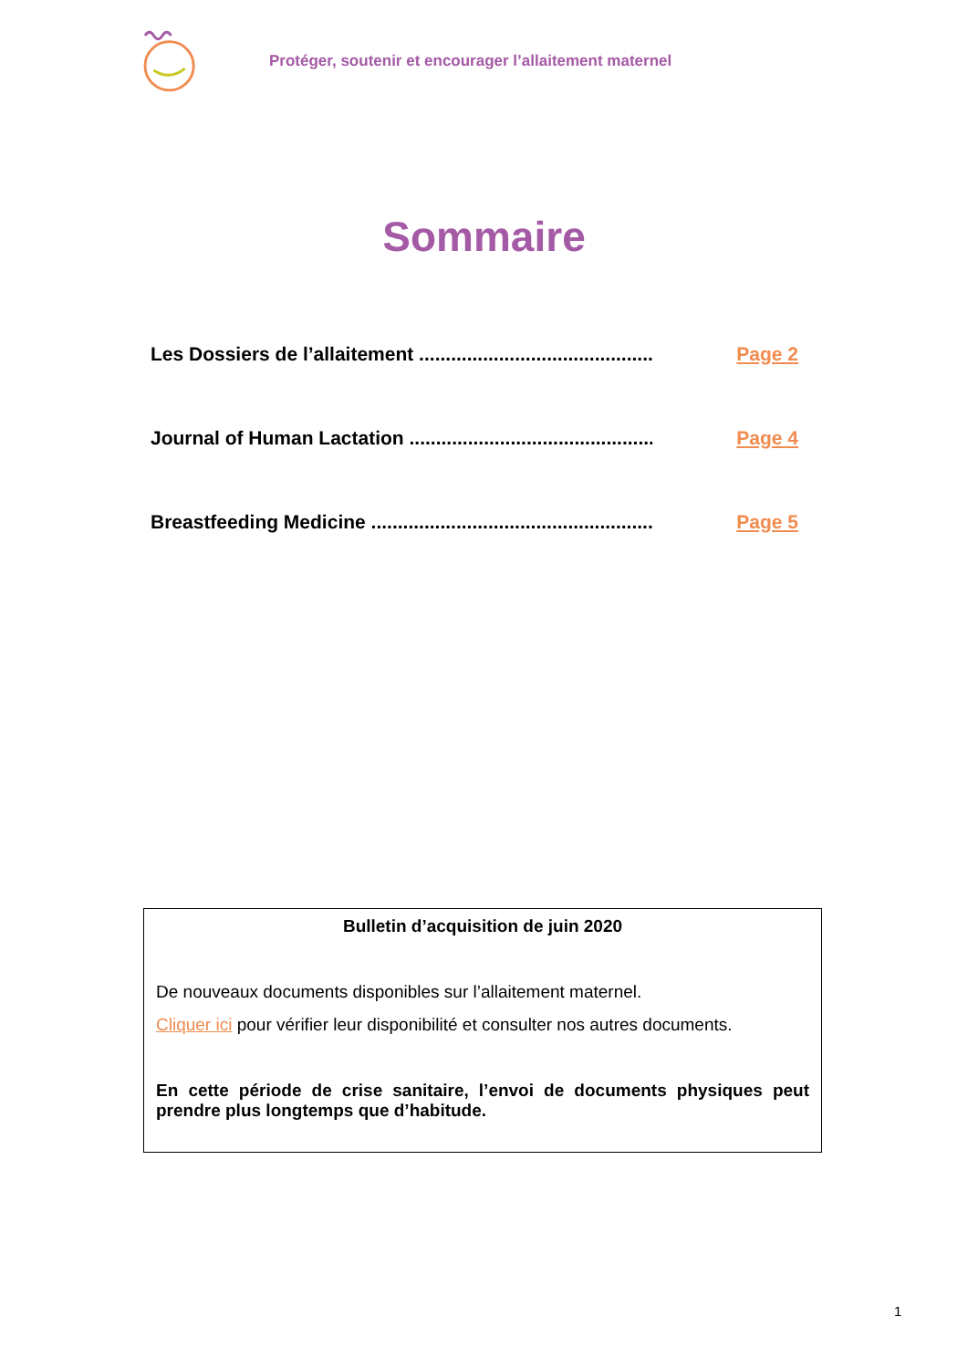Protéger, soutenir et encourager l’allaitement maternel
Sommaire
Les Dossiers de l’allaitement .............................................................. Page 2
Journal of Human Lactation .............................................................. Page 4
Breastfeeding Medicine .................................................................. Page 5
Bulletin d’acquisition de juin 2020
De nouveaux documents disponibles sur l’allaitement maternel.
Cliquer ici pour vérifier leur disponibilité et consulter nos autres documents.
En cette période de crise sanitaire, l’envoi de documents physiques peut prendre plus longtemps que d’habitude.
1